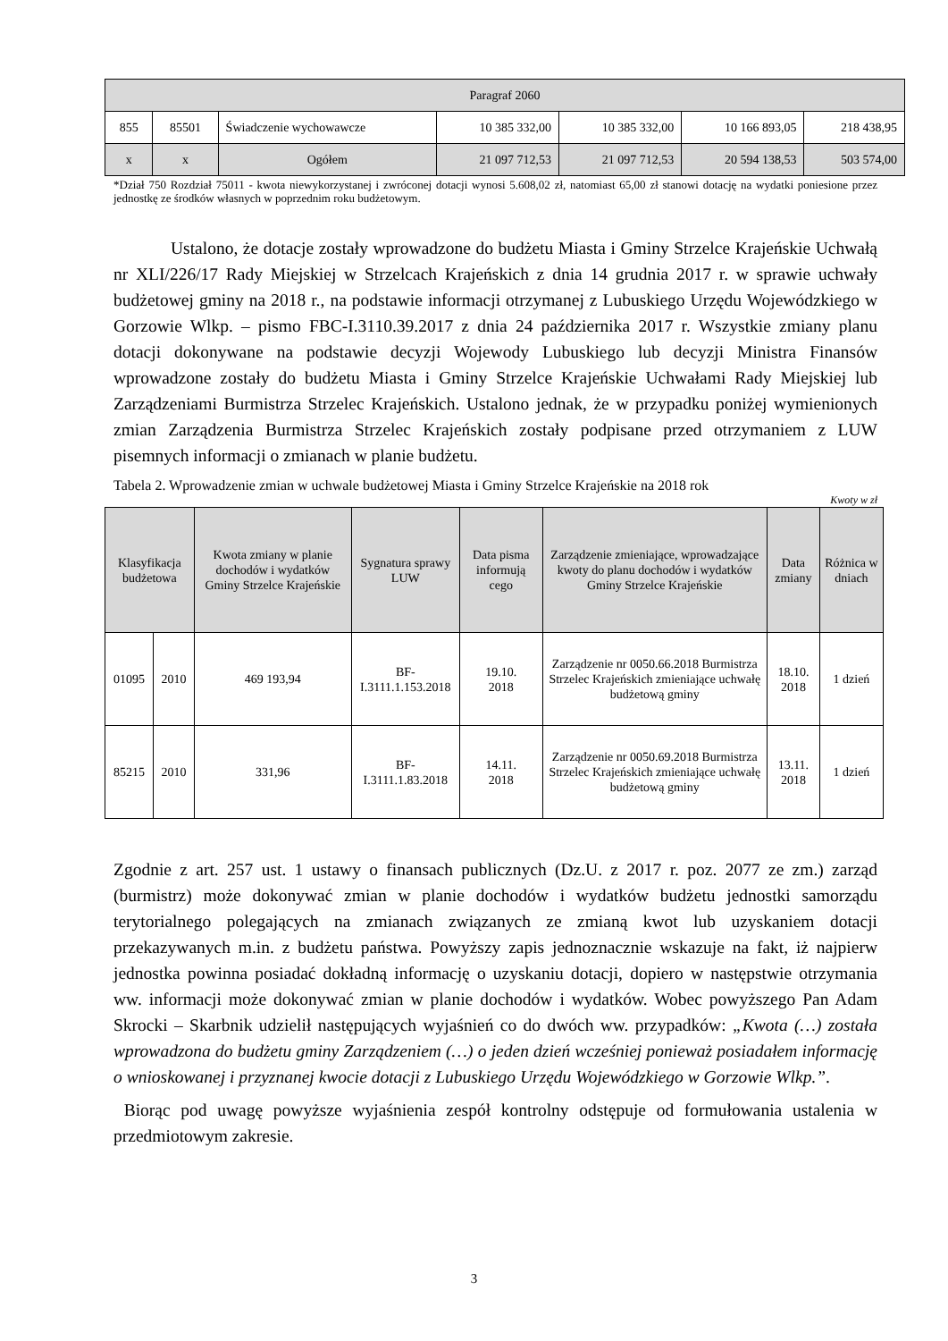| Paragraf 2060 | | | | | | |
| 855 | 85501 | Świadczenie wychowawcze | 10 385 332,00 | 10 385 332,00 | 10 166 893,05 | 218 438,95 |
| x | x | Ogółem | 21 097 712,53 | 21 097 712,53 | 20 594 138,53 | 503 574,00 |
*Dział 750 Rozdział 75011 - kwota niewykorzystanej i zwróconej dotacji wynosi 5.608,02 zł, natomiast 65,00 zł stanowi dotację na wydatki poniesione przez jednostkę ze środków własnych w poprzednim roku budżetowym.
Ustalono, że dotacje zostały wprowadzone do budżetu Miasta i Gminy Strzelce Krajeńskie Uchwałą nr XLI/226/17 Rady Miejskiej w Strzelcach Krajeńskich z dnia 14 grudnia 2017 r. w sprawie uchwały budżetowej gminy na 2018 r., na podstawie informacji otrzymanej z Lubuskiego Urzędu Wojewódzkiego w Gorzowie Wlkp. – pismo FBC-I.3110.39.2017 z dnia 24 października 2017 r. Wszystkie zmiany planu dotacji dokonywane na podstawie decyzji Wojewody Lubuskiego lub decyzji Ministra Finansów wprowadzone zostały do budżetu Miasta i Gminy Strzelce Krajeńskie Uchwałami Rady Miejskiej lub Zarządzeniami Burmistrza Strzelec Krajeńskich. Ustalono jednak, że w przypadku poniżej wymienionych zmian Zarządzenia Burmistrza Strzelec Krajeńskich zostały podpisane przed otrzymaniem z LUW pisemnych informacji o zmianach w planie budżetu.
Tabela 2. Wprowadzenie zmian w uchwale budżetowej Miasta i Gminy Strzelce Krajeńskie na 2018 rok
Kwoty w zł
| Klasyfikacja budżetowa | | Kwota zmiany w planie dochodów i wydatków Gminy Strzelce Krajeńskie | Sygnatura sprawy LUW | Data pisma informują cego | Zarządzenie zmieniające, wprowadzające kwoty do planu dochodów i wydatków Gminy Strzelce Krajeńskie | Data zmiany | Różnica w dniach |
| --- | --- | --- | --- | --- | --- | --- | --- |
| 01095 | 2010 | 469 193,94 | BF-I.3111.1.153.2018 | 19.10. 2018 | Zarządzenie nr 0050.66.2018 Burmistrza Strzelec Krajeńskich zmieniające uchwałę budżetową gminy | 18.10. 2018 | 1 dzień |
| 85215 | 2010 | 331,96 | BF-I.3111.1.83.2018 | 14.11. 2018 | Zarządzenie nr 0050.69.2018 Burmistrza Strzelec Krajeńskich zmieniające uchwałę budżetową gminy | 13.11. 2018 | 1 dzień |
Zgodnie z art. 257 ust. 1 ustawy o finansach publicznych (Dz.U. z 2017 r. poz. 2077 ze zm.) zarząd (burmistrz) może dokonywać zmian w planie dochodów i wydatków budżetu jednostki samorządu terytorialnego polegających na zmianach związanych ze zmianą kwot lub uzyskaniem dotacji przekazywanych m.in. z budżetu państwa. Powyższy zapis jednoznacznie wskazuje na fakt, iż najpierw jednostka powinna posiadać dokładną informację o uzyskaniu dotacji, dopiero w następstwie otrzymania ww. informacji może dokonywać zmian w planie dochodów i wydatków. Wobec powyższego Pan Adam Skrocki – Skarbnik udzielił następujących wyjaśnień co do dwóch ww. przypadków: „Kwota (…) została wprowadzona do budżetu gminy Zarządzeniem (…) o jeden dzień wcześniej ponieważ posiadałem informację o wnioskowanej i przyznanej kwocie dotacji z Lubuskiego Urzędu Wojewódzkiego w Gorzowie Wlkp.”.
Biorąc pod uwagę powyższe wyjaśnienia zespół kontrolny odstępuje od formułowania ustalenia w przedmiotowym zakresie.
3